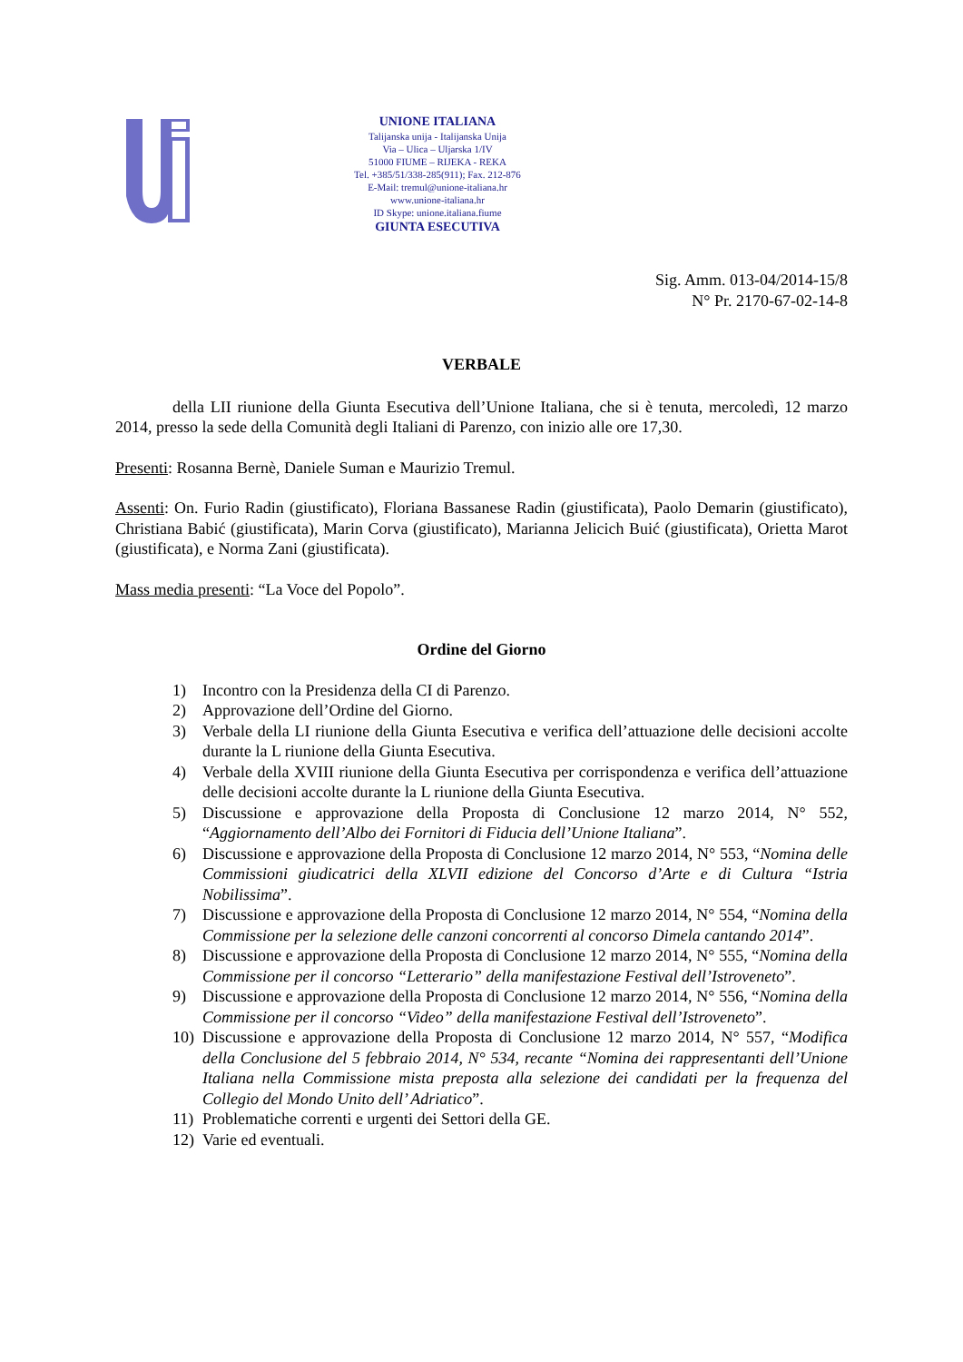UNIONE ITALIANA
Talijanska unija - Italijanska Unija
Via – Ulica – Uljarska 1/IV
51000 FIUME – RIJEKA - REKA
Tel. +385/51/338-285(911); Fax. 212-876
E-Mail: tremul@unione-italiana.hr
www.unione-italiana.hr
ID Skype: unione.italiana.fiume
GIUNTA ESECUTIVA
Sig. Amm. 013-04/2014-15/8
N° Pr. 2170-67-02-14-8
VERBALE
della LII riunione della Giunta Esecutiva dell’Unione Italiana, che si è tenuta, mercoledì, 12 marzo 2014, presso la sede della Comunità degli Italiani di Parenzo, con inizio alle ore 17,30.
Presenti: Rosanna Bernè, Daniele Suman e Maurizio Tremul.
Assenti: On. Furio Radin (giustificato), Floriana Bassanese Radin (giustificata), Paolo Demarin (giustificato), Christiana Babić (giustificata), Marin Corva (giustificato), Marianna Jelicich Buić (giustificata), Orietta Marot (giustificata), e Norma Zani (giustificata).
Mass media presenti: “La Voce del Popolo”.
Ordine del Giorno
1) Incontro con la Presidenza della CI di Parenzo.
2) Approvazione dell’Ordine del Giorno.
3) Verbale della LI riunione della Giunta Esecutiva e verifica dell’attuazione delle decisioni accolte durante la L riunione della Giunta Esecutiva.
4) Verbale della XVIII riunione della Giunta Esecutiva per corrispondenza e verifica dell’attuazione delle decisioni accolte durante la L riunione della Giunta Esecutiva.
5) Discussione e approvazione della Proposta di Conclusione 12 marzo 2014, N° 552, “Aggiornamento dell’Albo dei Fornitori di Fiducia dell’Unione Italiana”.
6) Discussione e approvazione della Proposta di Conclusione 12 marzo 2014, N° 553, “Nomina delle Commissioni giudicatrici della XLVII edizione del Concorso d’Arte e di Cultura “Istria Nobilissima”.
7) Discussione e approvazione della Proposta di Conclusione 12 marzo 2014, N° 554, “Nomina della Commissione per la selezione delle canzoni concorrenti al concorso Dimela cantando 2014”.
8) Discussione e approvazione della Proposta di Conclusione 12 marzo 2014, N° 555, “Nomina della Commissione per il concorso “Letterario” della manifestazione Festival dell’Istroveneto”.
9) Discussione e approvazione della Proposta di Conclusione 12 marzo 2014, N° 556, “Nomina della Commissione per il concorso “Video” della manifestazione Festival dell’Istroveneto”.
10) Discussione e approvazione della Proposta di Conclusione 12 marzo 2014, N° 557, “Modifica della Conclusione del 5 febbraio 2014, N° 534, recante “Nomina dei rappresentanti dell’Unione Italiana nella Commissione mista preposta alla selezione dei candidati per la frequenza del Collegio del Mondo Unito dell’ Adriatico”.
11) Problematiche correnti e urgenti dei Settori della GE.
12) Varie ed eventuali.